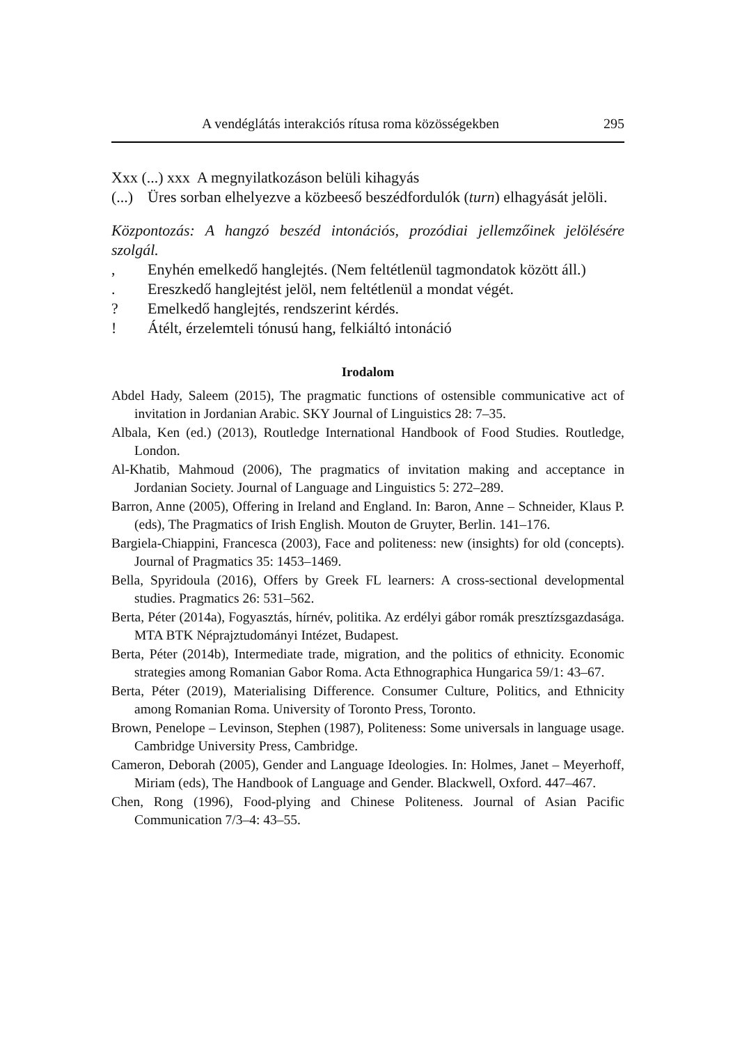A vendéglátás interakciós rítusa roma közösségekben 295
Xxx (...) xxx A megnyilatkozáson belüli kihagyás
(...) Üres sorban elhelyezve a közbeeső beszédfordulók (turn) elhagyását jelöli.
Központozás: A hangzó beszéd intonációs, prozódiai jellemzőinek jelölésére szolgál.
, Enyhén emelkedő hanglejtés. (Nem feltétlenül tagmondatok között áll.)
. Ereszkedő hanglejtést jelöl, nem feltétlenül a mondat végét.
? Emelkedő hanglejtés, rendszerint kérdés.
! Átélt, érzelemteli tónusú hang, felkiáltó intonáció
Irodalom
Abdel Hady, Saleem (2015), The pragmatic functions of ostensible communicative act of invitation in Jordanian Arabic. SKY Journal of Linguistics 28: 7–35.
Albala, Ken (ed.) (2013), Routledge International Handbook of Food Studies. Routledge, London.
Al-Khatib, Mahmoud (2006), The pragmatics of invitation making and acceptance in Jordanian Society. Journal of Language and Linguistics 5: 272–289.
Barron, Anne (2005), Offering in Ireland and England. In: Baron, Anne – Schneider, Klaus P. (eds), The Pragmatics of Irish English. Mouton de Gruyter, Berlin. 141–176.
Bargiela-Chiappini, Francesca (2003), Face and politeness: new (insights) for old (concepts). Journal of Pragmatics 35: 1453–1469.
Bella, Spyridoula (2016), Offers by Greek FL learners: A cross-sectional developmental studies. Pragmatics 26: 531–562.
Berta, Péter (2014a), Fogyasztás, hírnév, politika. Az erdélyi gábor romák presztízsgazdasága. MTA BTK Néprajztudományi Intézet, Budapest.
Berta, Péter (2014b), Intermediate trade, migration, and the politics of ethnicity. Economic strategies among Romanian Gabor Roma. Acta Ethnographica Hungarica 59/1: 43–67.
Berta, Péter (2019), Materialising Difference. Consumer Culture, Politics, and Ethnicity among Romanian Roma. University of Toronto Press, Toronto.
Brown, Penelope – Levinson, Stephen (1987), Politeness: Some universals in language usage. Cambridge University Press, Cambridge.
Cameron, Deborah (2005), Gender and Language Ideologies. In: Holmes, Janet – Meyerhoff, Miriam (eds), The Handbook of Language and Gender. Blackwell, Oxford. 447–467.
Chen, Rong (1996), Food-plying and Chinese Politeness. Journal of Asian Pacific Communication 7/3–4: 43–55.